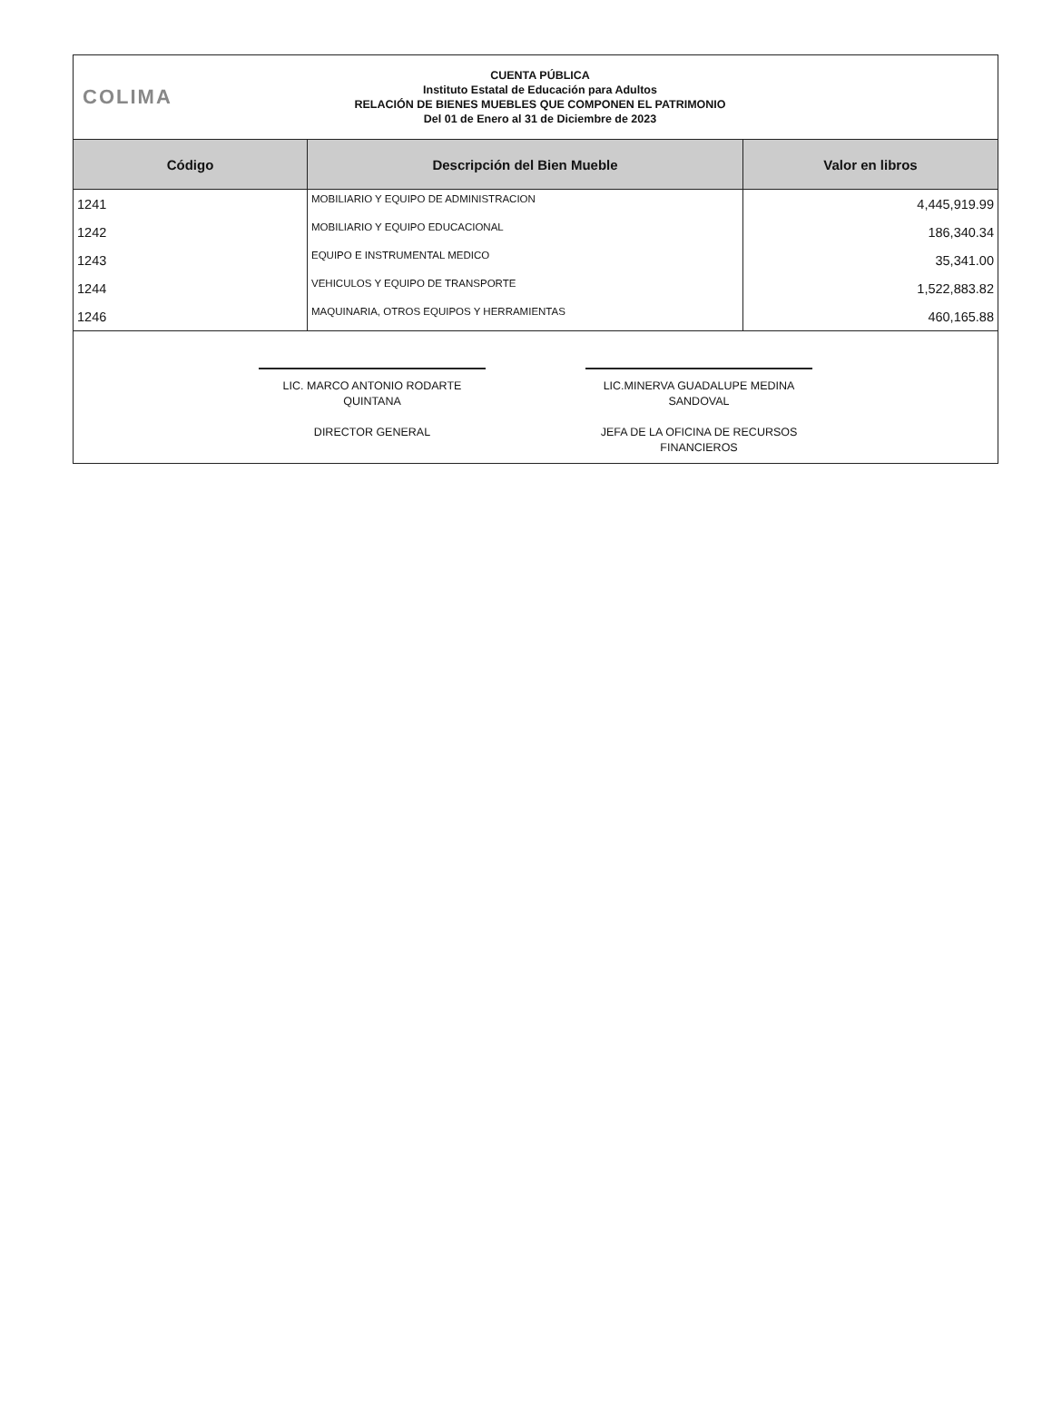COLIMA
CUENTA PÚBLICA
Instituto Estatal de Educación para Adultos
RELACIÓN DE BIENES MUEBLES QUE COMPONEN EL PATRIMONIO
Del 01 de Enero al 31 de Diciembre de 2023
| Código | Descripción del Bien Mueble | Valor en libros |
| --- | --- | --- |
| 1241 | MOBILIARIO Y EQUIPO DE ADMINISTRACION | 4,445,919.99 |
| 1242 | MOBILIARIO Y EQUIPO EDUCACIONAL | 186,340.34 |
| 1243 | EQUIPO E INSTRUMENTAL MEDICO | 35,341.00 |
| 1244 | VEHICULOS Y EQUIPO DE TRANSPORTE | 1,522,883.82 |
| 1246 | MAQUINARIA, OTROS EQUIPOS Y HERRAMIENTAS | 460,165.88 |
LIC. MARCO ANTONIO RODARTE QUINTANA
DIRECTOR GENERAL
LIC.MINERVA GUADALUPE MEDINA SANDOVAL
JEFA DE LA OFICINA DE RECURSOS FINANCIEROS